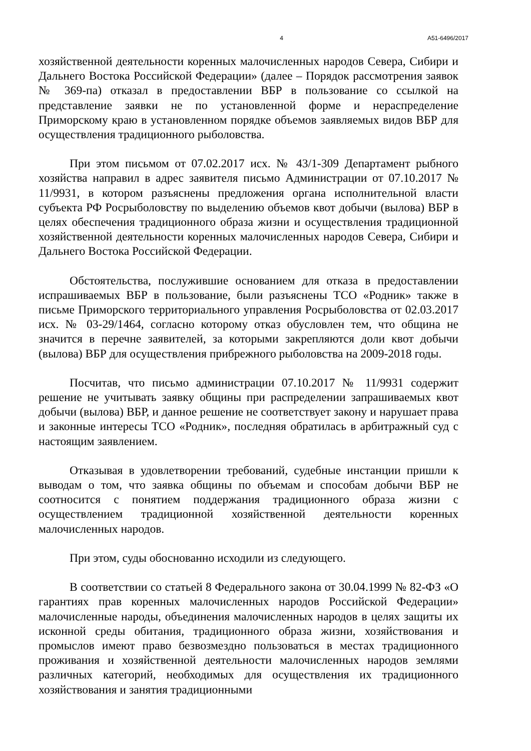4 А51-6496/2017
хозяйственной деятельности коренных малочисленных народов Севера, Сибири и Дальнего Востока Российской Федерации» (далее – Порядок рассмотрения заявок № 369-па) отказал в предоставлении ВБР в пользование со ссылкой на представление заявки не по установленной форме и нераспределение Приморскому краю в установленном порядке объемов заявляемых видов ВБР для осуществления традиционного рыболовства.
При этом письмом от 07.02.2017 исх. № 43/1-309 Департамент рыбного хозяйства направил в адрес заявителя письмо Администрации от 07.10.2017 № 11/9931, в котором разъяснены предложения органа исполнительной власти субъекта РФ Росрыболовству по выделению объемов квот добычи (вылова) ВБР в целях обеспечения традиционного образа жизни и осуществления традиционной хозяйственной деятельности коренных малочисленных народов Севера, Сибири и Дальнего Востока Российской Федерации.
Обстоятельства, послужившие основанием для отказа в предоставлении испрашиваемых ВБР в пользование, были разъяснены ТСО «Родник» также в письме Приморского территориального управления Росрыболовства от 02.03.2017 исх. № 03-29/1464, согласно которому отказ обусловлен тем, что община не значится в перечне заявителей, за которыми закрепляются доли квот добычи (вылова) ВБР для осуществления прибрежного рыболовства на 2009-2018 годы.
Посчитав, что письмо администрации 07.10.2017 № 11/9931 содержит решение не учитывать заявку общины при распределении запрашиваемых квот добычи (вылова) ВБР, и данное решение не соответствует закону и нарушает права и законные интересы ТСО «Родник», последняя обратилась в арбитражный суд с настоящим заявлением.
Отказывая в удовлетворении требований, судебные инстанции пришли к выводам о том, что заявка общины по объемам и способам добычи ВБР не соотносится с понятием поддержания традиционного образа жизни с осуществлением традиционной хозяйственной деятельности коренных малочисленных народов.
При этом, суды обоснованно исходили из следующего.
В соответствии со статьей 8 Федерального закона от 30.04.1999 № 82-ФЗ «О гарантиях прав коренных малочисленных народов Российской Федерации» малочисленные народы, объединения малочисленных народов в целях защиты их исконной среды обитания, традиционного образа жизни, хозяйствования и промыслов имеют право безвозмездно пользоваться в местах традиционного проживания и хозяйственной деятельности малочисленных народов землями различных категорий, необходимых для осуществления их традиционного хозяйствования и занятия традиционными